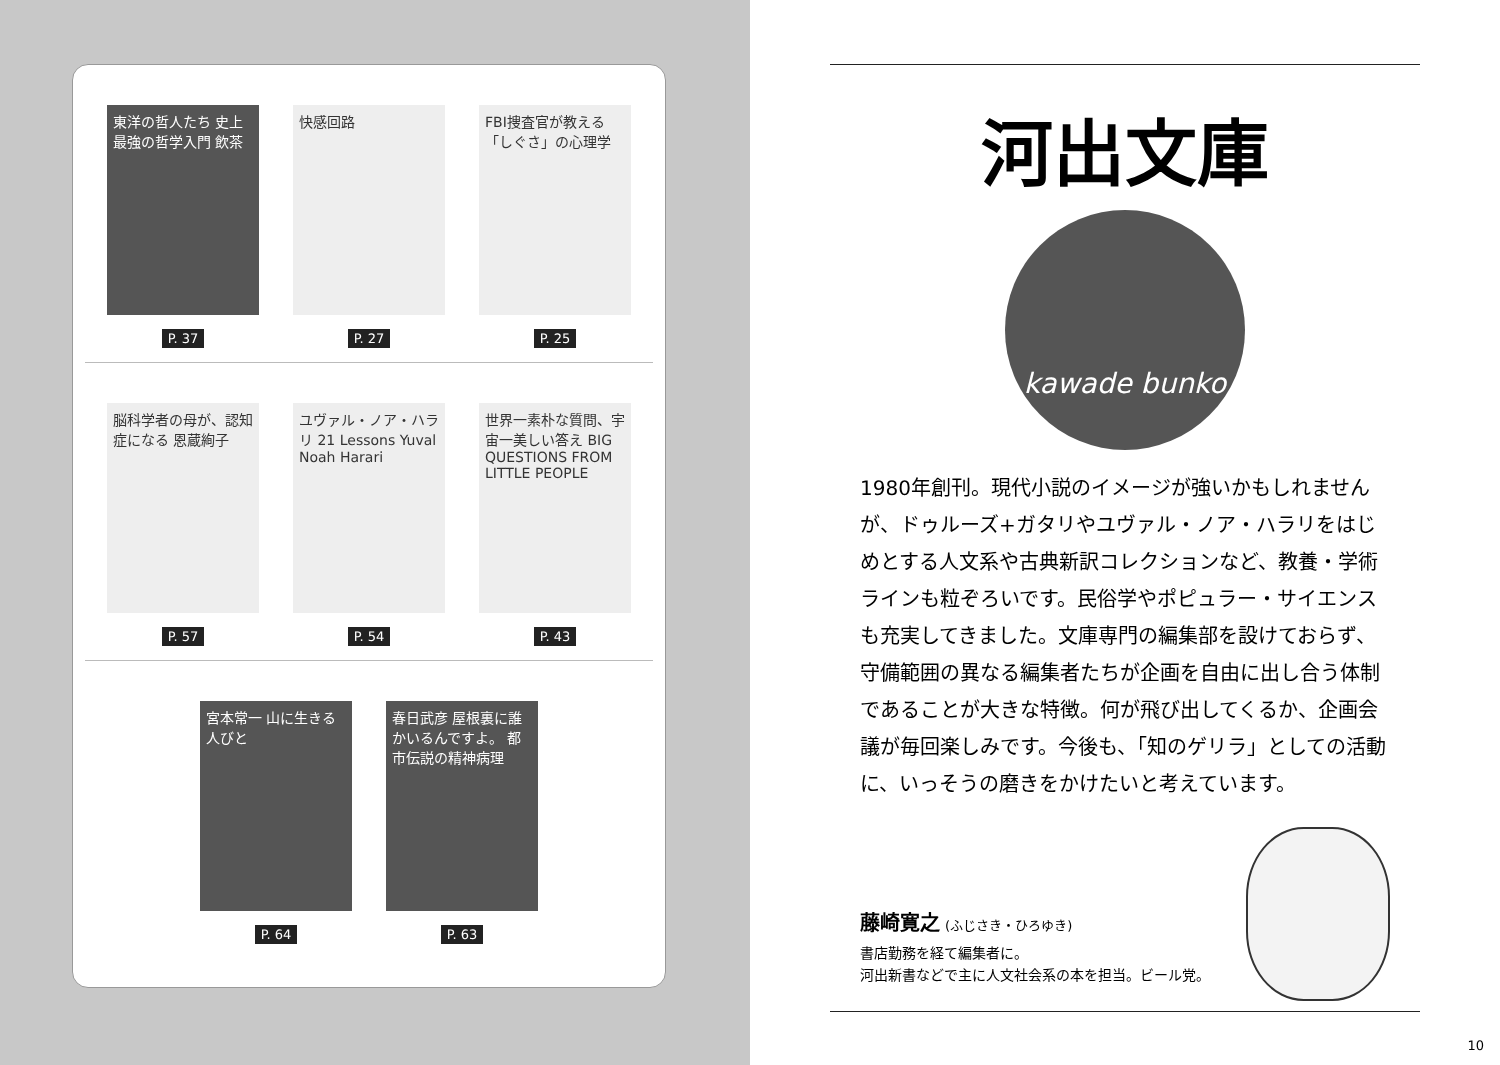東洋の哲人たち 史上最強の哲学入門 飲茶
P. 37
快感回路
P. 27
FBI捜査官が教える「しぐさ」の心理学
P. 25
脳科学者の母が、認知症になる 恩蔵絢子
P. 57
ユヴァル・ノア・ハラリ 21 Lessons Yuval Noah Harari
P. 54
世界一素朴な質問、宇宙一美しい答え BIG QUESTIONS FROM LITTLE PEOPLE
P. 43
宮本常一 山に生きる人びと
P. 64
春日武彦 屋根裏に誰かいるんですよ。 都市伝説の精神病理
P. 63
河出文庫
kawade bunko
1980年創刊。現代小説のイメージが強いかもしれませんが、ドゥルーズ+ガタリやユヴァル・ノア・ハラリをはじめとする人文系や古典新訳コレクションなど、教養・学術ラインも粒ぞろいです。民俗学やポピュラー・サイエンスも充実してきました。文庫専門の編集部を設けておらず、守備範囲の異なる編集者たちが企画を自由に出し合う体制であることが大きな特徴。何が飛び出してくるか、企画会議が毎回楽しみです。今後も、「知のゲリラ」としての活動に、いっそうの磨きをかけたいと考えています。
藤崎寛之 (ふじさき・ひろゆき)
書店勤務を経て編集者に。
河出新書などで主に人文社会系の本を担当。ビール党。
10